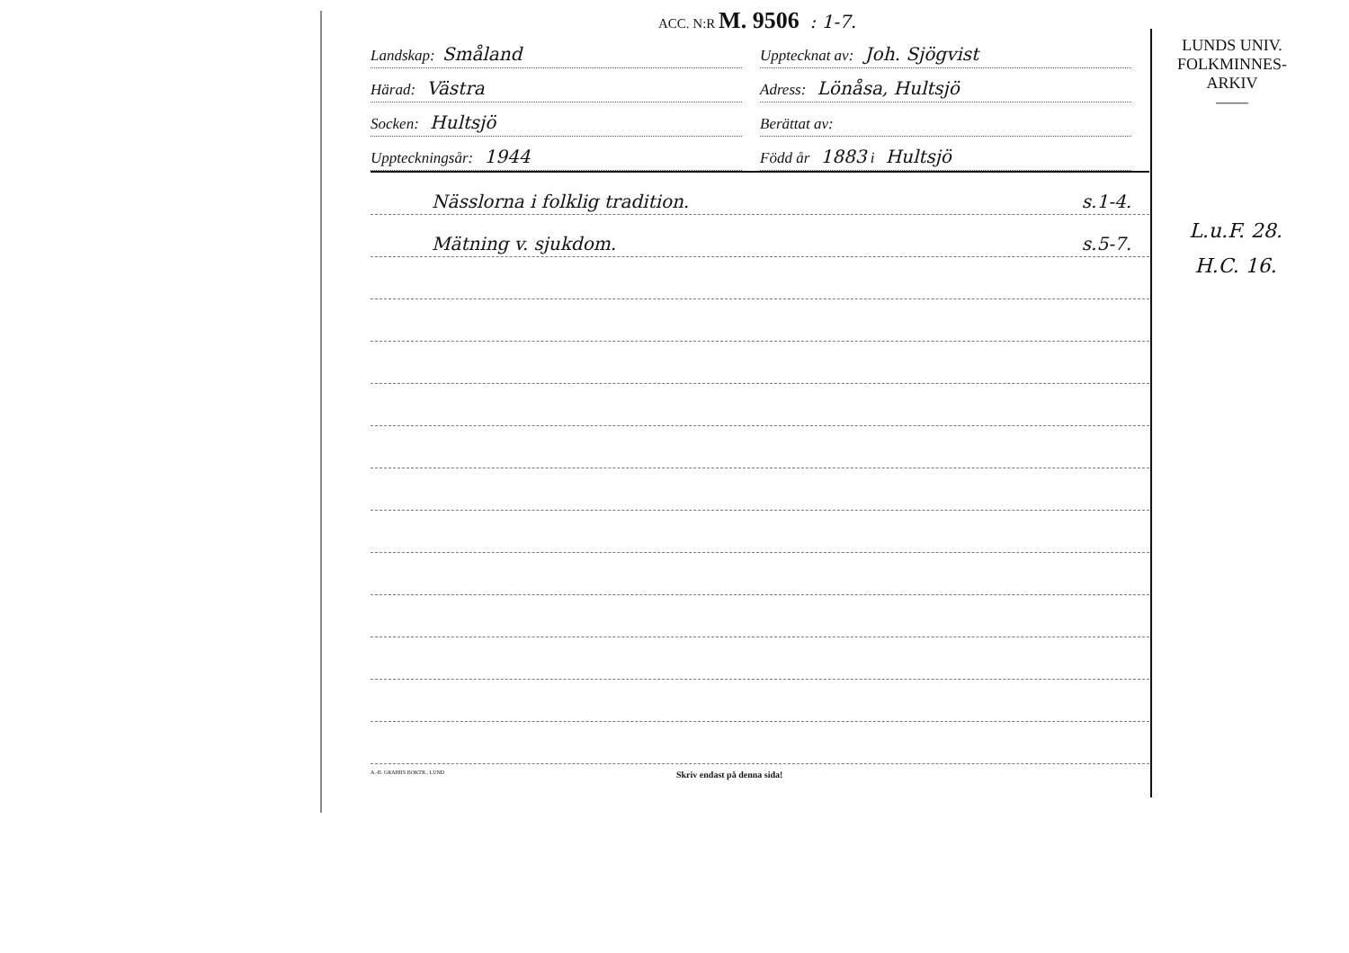ACC. N:R M. 9506 : 1-7.
Landskap: Småland
Upptecknat av: Joh. Sjögvist
Härad: Västra
Adress: Lönåsa, Hultsjö
Socken: Hultsjö
Berättat av:
Uppteckningsår: 1944
Född år 1883 i Hultsjö
Nässlorna i folklig tradition. s.1-4.
Mätning v. sjukdom. s.5-7.
A.-B. GRAHIIS BOKTR., LUND Skriv endast på denna sida!
LUNDS UNIV.
FOLKMINNES-
ARKIV
——
L.u.F. 28.
H.C. 16.